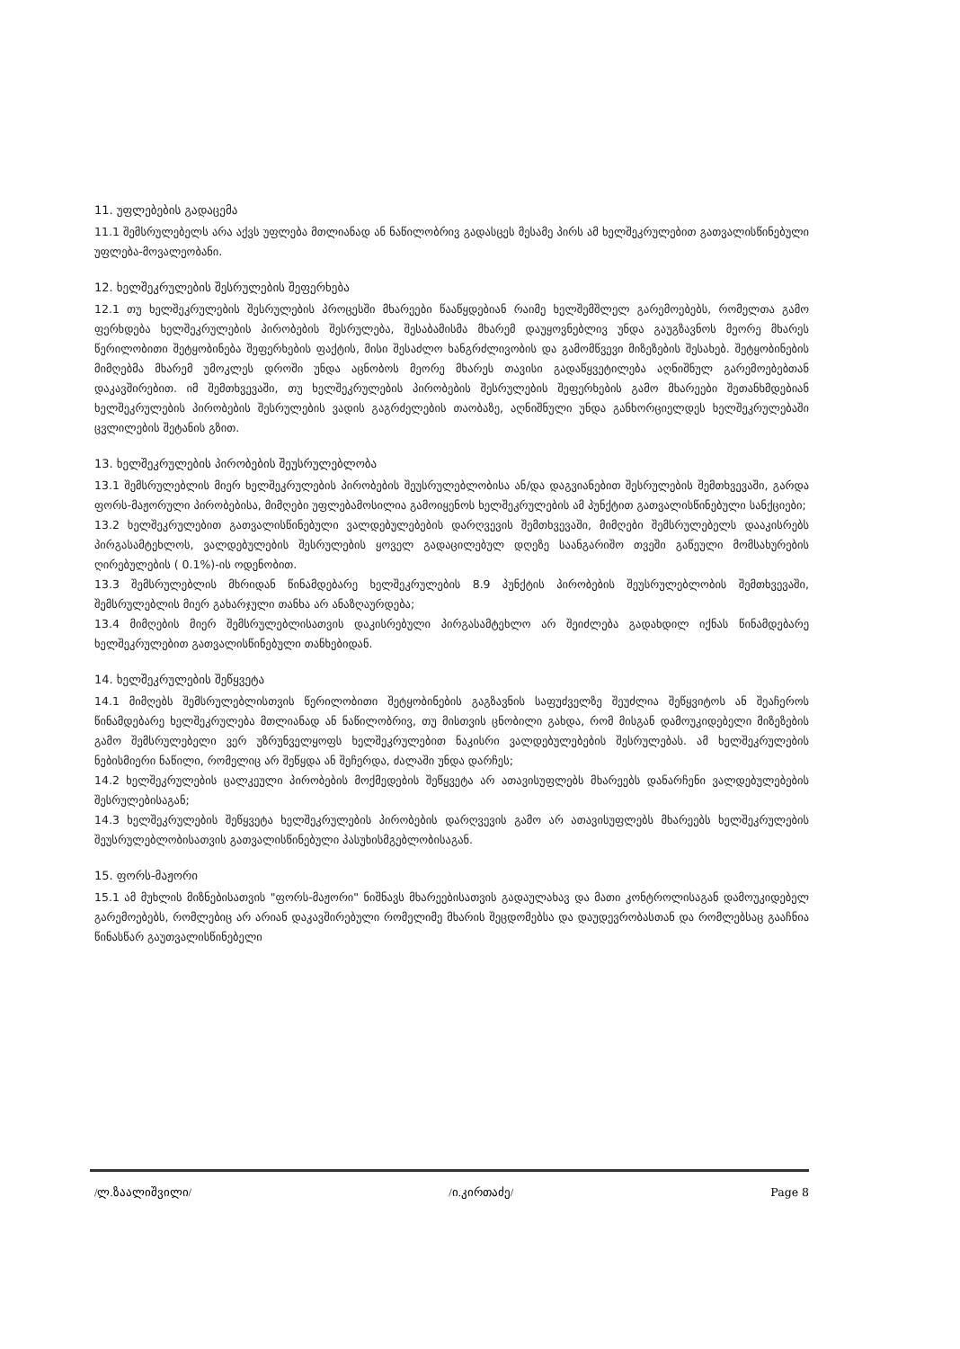11. უფლებების გადაცემა
11.1 შემსრულებელს არა აქვს უფლება მთლიანად ან ნაწილობრივ გადასცეს მესამე პირს ამ ხელშეკრულებით გათვალისწინებული უფლება-მოვალეობანი.
12. ხელშეკრულების შესრულების შეფერხება
12.1 თუ ხელშეკრულების შესრულების პროცესში მხარეები წააწყდებიან რაიმე ხელშემშლელ გარემოებებს, რომელთა გამო ფერხდება ხელშეკრულების პირობების შესრულება, შესაბამისმა მხარემ დაუყოვნებლივ უნდა გაუგზავნოს მეორე მხარეს წერილობითი შეტყობინება შეფერხების ფაქტის, მისი შესაძლო ხანგრძლივობის და გამომწვევი მიზეზების შესახებ. შეტყობინების მიმღებმა მხარემ უმოკლეს დროში უნდა აცნობოს მეორე მხარეს თავისი გადაწყვეტილება აღნიშნულ გარემოებებთან დაკავშირებით. იმ შემთხვევაში, თუ ხელშეკრულების პირობების შესრულების შეფერხების გამო მხარეები შეთანხმდებიან ხელშეკრულების პირობების შესრულების ვადის გაგრძელების თაობაზე, აღნიშნული უნდა განხორციელდეს ხელშეკრულებაში ცვლილების შეტანის გზით.
13. ხელშეკრულების პირობების შეუსრულებლობა
13.1 შემსრულებლის მიერ ხელშეკრულების პირობების შეუსრულებლობისა ან/და დაგვიანებით შესრულების შემთხვევაში, გარდა ფორს-მაჟორული პირობებისა, მიმღები უფლებამოსილია გამოიყენოს ხელშეკრულების ამ პუნქტით გათვალისწინებული სანქციები;
13.2 ხელშეკრულებით გათვალისწინებული ვალდებულებების დარღვევის შემთხვევაში, მიმღები შემსრულებელს დააკისრებს პირგასამტეხლოს, ვალდებულების შესრულების ყოველ გადაცილებულ დღეზე საანგარიშო თვეში გაწეული მომსახურების ღირებულების ( 0.1%)-ის ოდენობით.
13.3 შემსრულებლის მხრიდან წინამდებარე ხელშეკრულების 8.9 პუნქტის პირობების შეუსრულებლობის შემთხვევაში, შემსრულებლის მიერ გახარჯული თანხა არ ანაზღაურდება;
13.4 მიმღების მიერ შემსრულებლისათვის დაკისრებული პირგასამტეხლო არ შეიძლება გადახდილ იქნას წინამდებარე ხელშეკრულებით გათვალისწინებული თანხებიდან.
14. ხელშეკრულების შეწყვეტა
14.1 მიმღებს შემსრულებლისთვის წერილობითი შეტყობინების გაგზავნის საფუძველზე შეუძლია შეწყვიტოს ან შეაჩეროს წინამდებარე ხელშეკრულება მთლიანად ან ნაწილობრივ, თუ მისთვის ცნობილი გახდა, რომ მისგან დამოუკიდებელი მიზეზების გამო შემსრულებელი ვერ უზრუნველყოფს ხელშეკრულებით ნაკისრი ვალდებულებების შესრულებას. ამ ხელშეკრულების ნებისმიერი ნაწილი, რომელიც არ შეწყდა ან შეჩერდა, ძალაში უნდა დარჩეს;
14.2 ხელშეკრულების ცალკეული პირობების მოქმედების შეწყვეტა არ ათავისუფლებს მხარეებს დანარჩენი ვალდებულებების შესრულებისაგან;
14.3 ხელშეკრულების შეწყვეტა ხელშეკრულების პირობების დარღვევის გამო არ ათავისუფლებს მხარეებს ხელშეკრულების შეუსრულებლობისათვის გათვალისწინებული პასუხისმგებლობისაგან.
15. ფორს-მაჟორი
15.1 ამ მუხლის მიზნებისათვის "ფორს-მაჟორი" ნიშნავს მხარეებისათვის გადაულახავ და მათი კონტროლისაგან დამოუკიდებელ გარემოებებს, რომლებიც არ არიან დაკავშირებული რომელიმე მხარის შეცდომებსა და დაუდევრობასთან და რომლებსაც გააჩნია წინასწარ გაუთვალისწინებელი
/ლ.ზაალიშვილი/ /ი.კირთაძე/ Page 8